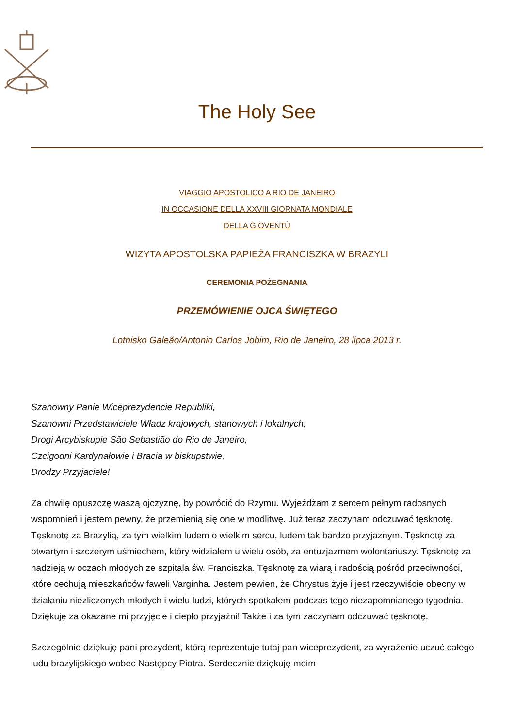The Holy See
VIAGGIO APOSTOLICO A RIO DE JANEIRO
IN OCCASIONE DELLA XXVIII GIORNATA MONDIALE
DELLA GIOVENTÙ
WIZYTA APOSTOLSKA PAPIEŻA FRANCISZKA W BRAZYLI
CEREMONIA POŻEGNANIA
PRZEMÓWIENIE OJCA ŚWIĘTEGO
Lotnisko Galeão/Antonio Carlos Jobim, Rio de Janeiro, 28 lipca 2013 r.
Szanowny Panie Wiceprezydencie Republiki,
Szanowni Przedstawiciele Władz krajowych, stanowych i lokalnych,
Drogi Arcybiskupie São Sebastião do Rio de Janeiro,
Czcigodni Kardynałowie i Bracia w biskupstwie,
Drodzy Przyjaciele!
Za chwilę opuszczę waszą ojczyznę, by powrócić do Rzymu. Wyjeżdżam z sercem pełnym radosnych wspomnień i jestem pewny, że przemienią się one w modlitwę. Już teraz zaczynam odczuwać tęsknotę. Tęsknotę za Brazylią, za tym wielkim ludem o wielkim sercu, ludem tak bardzo przyjaznym. Tęsknotę za otwartym i szczerym uśmiechem, który widziałem u wielu osób, za entuzjazmem wolontariuszy. Tęsknotę za nadzieją w oczach młodych ze szpitala św. Franciszka. Tęsknotę za wiarą i radością pośród przeciwności, które cechują mieszkańców faweli Varginha. Jestem pewien, że Chrystus żyje i jest rzeczywiście obecny w działaniu niezliczonych młodych i wielu ludzi, których spotkałem podczas tego niezapomnianego tygodnia. Dziękuję za okazane mi przyjęcie i ciepło przyjaźni! Także i za tym zaczynam odczuwać tęsknotę.
Szczególnie dziękuję pani prezydent, którą reprezentuje tutaj pan wiceprezydent, za wyrażenie uczuć całego ludu brazylijskiego wobec Następcy Piotra. Serdecznie dziękuję moim